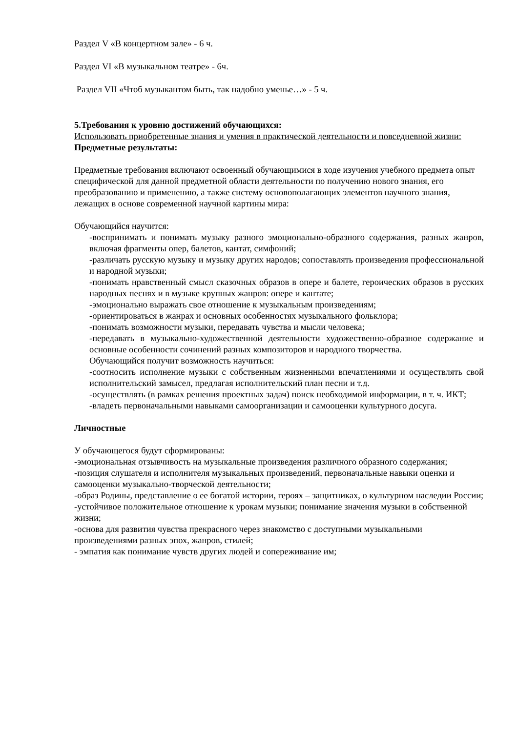Раздел V «В концертном зале» - 6 ч.
Раздел VI «В музыкальном театре» - 6ч.
Раздел VII «Чтоб музыкантом быть, так надобно уменье…» - 5 ч.
5.Требования к уровню достижений обучающихся:
Использовать приобретенные знания и умения в практической деятельности и повседневной жизни:
Предметные результаты:
Предметные требования включают освоенный обучающимися в ходе изучения учебного предмета опыт специфической для данной предметной области деятельности по получению нового знания, его преобразованию и применению, а также систему основополагающих элементов научного знания, лежащих в основе современной научной картины мира:
Обучающийся научится:
-воспринимать и понимать музыку разного эмоционально-образного содержания, разных жанров, включая фрагменты опер, балетов, кантат, симфоний;
-различать русскую музыку и музыку других народов; сопоставлять произведения профессиональной и народной музыки;
-понимать нравственный смысл сказочных образов в опере и балете, героических образов в русских народных песнях и в музыке крупных жанров: опере и кантате;
-эмоционально выражать свое отношение к музыкальным произведениям;
-ориентироваться в жанрах и основных особенностях музыкального фольклора;
-понимать возможности музыки, передавать чувства и мысли человека;
-передавать в музыкально-художественной деятельности художественно-образное содержание и основные особенности сочинений разных композиторов и народного творчества.
Обучающийся получит возможность научиться:
-соотносить исполнение музыки с собственным жизненными впечатлениями и осуществлять свой исполнительский замысел, предлагая исполнительский план песни и т.д.
-осуществлять (в рамках решения проектных задач) поиск необходимой информации, в т. ч. ИКТ;
-владеть первоначальными навыками самоорганизации и самооценки культурного досуга.
Личностные
У обучающегося будут сформированы:
-эмоциональная отзывчивость на музыкальные произведения различного образного содержания;
-позиция слушателя и исполнителя музыкальных произведений, первоначальные навыки оценки и самооценки музыкально-творческой деятельности;
-образ Родины, представление о ее богатой истории, героях – защитниках, о культурном наследии России;
-устойчивое положительное отношение к урокам музыки; понимание значения музыки в собственной жизни;
-основа для развития чувства прекрасного через знакомство с доступными музыкальными произведениями разных эпох, жанров, стилей;
- эмпатия как понимание чувств других людей и сопереживание им;